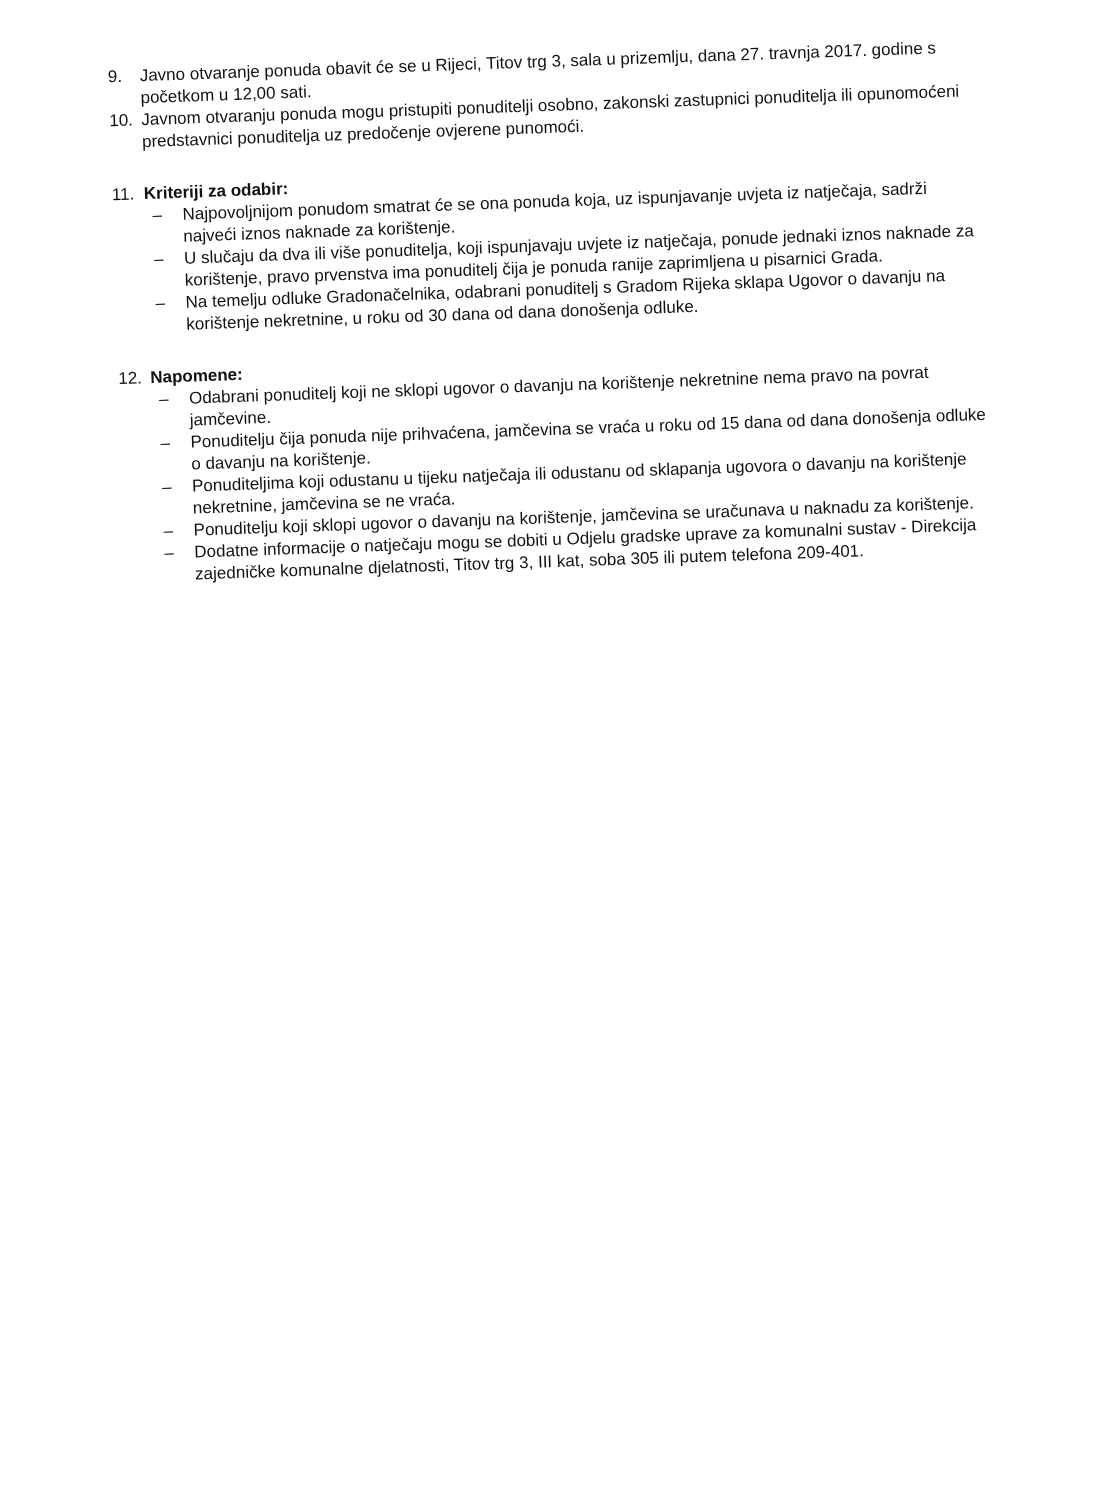9.
Javno otvaranje ponuda obavit će se u Rijeci, Titov trg 3, sala u prizemlju, dana 27. travnja 2017. godine s početkom u 12,00 sati.
10.
Javnom otvaranju ponuda mogu pristupiti ponuditelji osobno, zakonski zastupnici ponuditelja ili opunomoćeni predstavnici ponuditelja uz predočenje ovjerene punomoći.
11.
Kriteriji za odabir:
–
Najpovoljnijom ponudom smatrat će se ona ponuda koja, uz ispunjavanje uvjeta iz natječaja, sadrži najveći iznos naknade za korištenje.
–
U slučaju da dva ili više ponuditelja, koji ispunjavaju uvjete iz natječaja, ponude jednaki iznos naknade za korištenje, pravo prvenstva ima ponuditelj čija je ponuda ranije zaprimljena u pisarnici Grada.
–
Na temelju odluke Gradonačelnika, odabrani ponuditelj s Gradom Rijeka sklapa Ugovor o davanju na korištenje nekretnine, u roku od 30 dana od dana donošenja odluke.
12.
Napomene:
–
Odabrani ponuditelj koji ne sklopi ugovor o davanju na korištenje nekretnine nema pravo na povrat jamčevine.
–
Ponuditelju čija ponuda nije prihvaćena, jamčevina se vraća u roku od 15 dana od dana donošenja odluke o davanju na korištenje.
–
Ponuditeljima koji odustanu u tijeku natječaja ili odustanu od sklapanja ugovora o davanju na korištenje nekretnine, jamčevina se ne vraća.
–
Ponuditelju koji sklopi ugovor o davanju na korištenje, jamčevina se uračunava u naknadu za korištenje.
–
Dodatne informacije o natječaju mogu se dobiti u Odjelu gradske uprave za komunalni sustav - Direkcija zajedničke komunalne djelatnosti, Titov trg 3, III kat, soba 305 ili putem telefona 209-401.